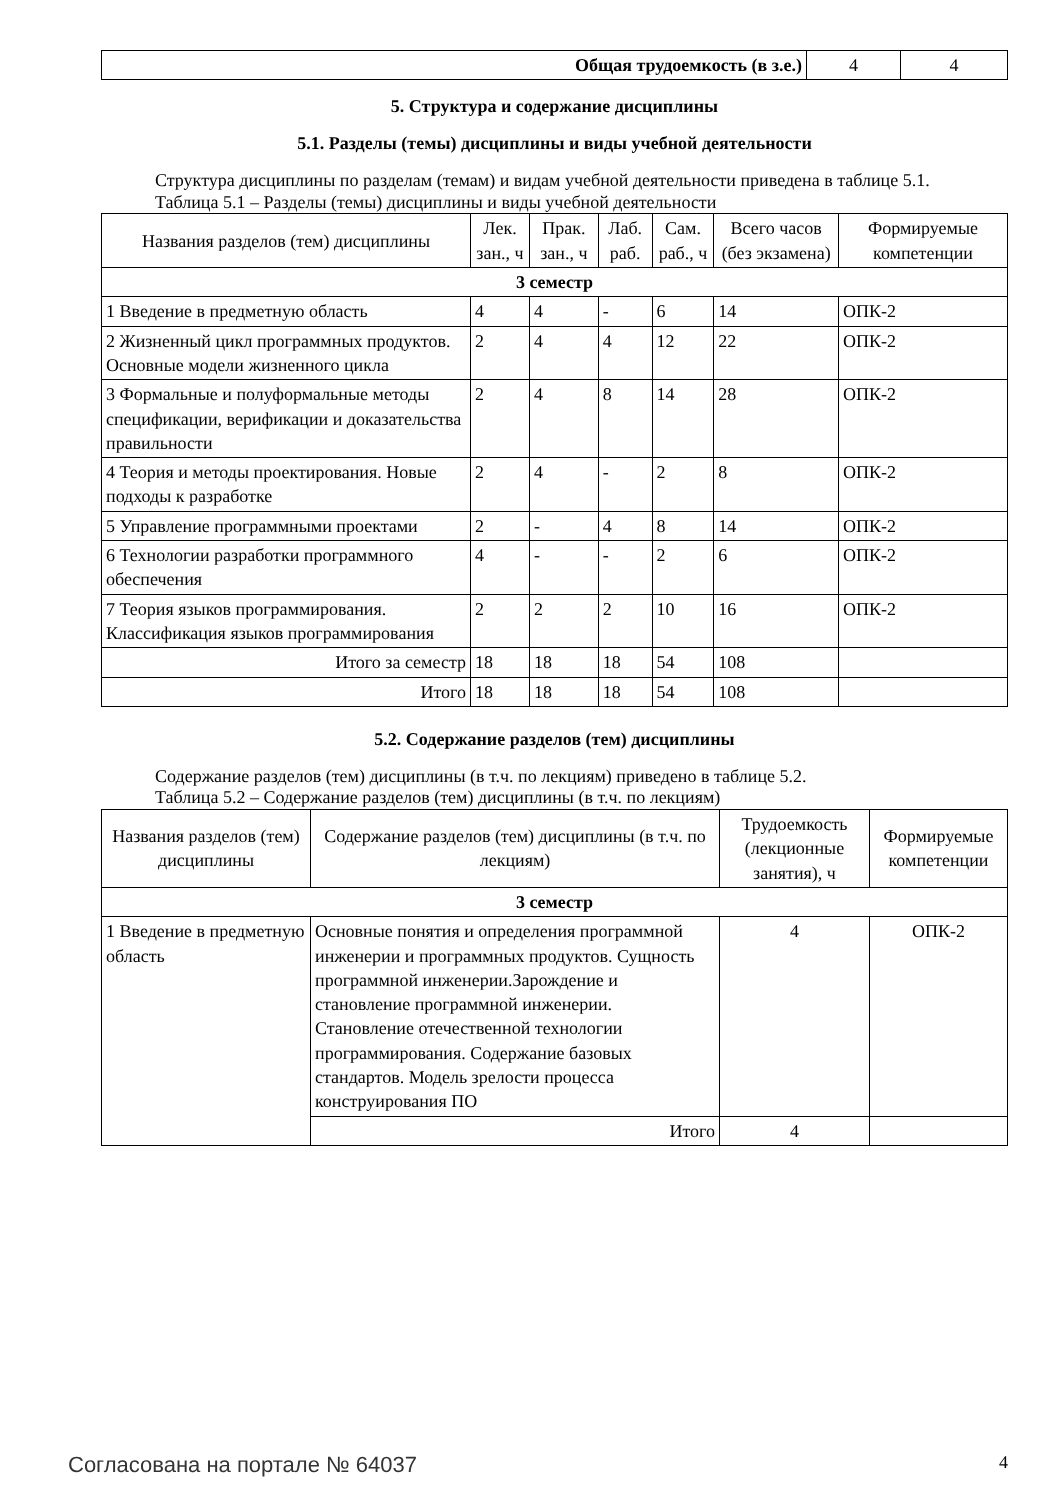| Общая трудоемкость (в з.е.) | 4 | 4 |
5. Структура и содержание дисциплины
5.1. Разделы (темы) дисциплины и виды учебной деятельности
Структура дисциплины по разделам (темам) и видам учебной деятельности приведена в таблице 5.1.
Таблица 5.1 – Разделы (темы) дисциплины и виды учебной деятельности
| Названия разделов (тем) дисциплины | Лек. зан., ч | Прак. зан., ч | Лаб. раб. | Сам. раб., ч | Всего часов (без экзамена) | Формируемые компетенции |
| --- | --- | --- | --- | --- | --- | --- |
| 3 семестр | | | | | | |
| 1 Введение в предметную область | 4 | 4 | - | 6 | 14 | ОПК-2 |
| 2 Жизненный цикл программных продуктов. Основные модели жизненного цикла | 2 | 4 | 4 | 12 | 22 | ОПК-2 |
| 3 Формальные и полуформальные методы спецификации, верификации и доказательства правильности | 2 | 4 | 8 | 14 | 28 | ОПК-2 |
| 4 Теория и методы проектирования. Новые подходы к разработке | 2 | 4 | - | 2 | 8 | ОПК-2 |
| 5 Управление программными проектами | 2 | - | 4 | 8 | 14 | ОПК-2 |
| 6 Технологии разработки программного обеспечения | 4 | - | - | 2 | 6 | ОПК-2 |
| 7 Теория языков программирования. Классификация языков программирования | 2 | 2 | 2 | 10 | 16 | ОПК-2 |
| Итого за семестр | 18 | 18 | 18 | 54 | 108 | |
| Итого | 18 | 18 | 18 | 54 | 108 | |
5.2. Содержание разделов (тем) дисциплины
Содержание разделов (тем) дисциплины (в т.ч. по лекциям) приведено в таблице 5.2.
Таблица 5.2 – Содержание разделов (тем) дисциплины (в т.ч. по лекциям)
| Названия разделов (тем) дисциплины | Содержание разделов (тем) дисциплины (в т.ч. по лекциям) | Трудоемкость (лекционные занятия), ч | Формируемые компетенции |
| --- | --- | --- | --- |
| 3 семестр | | | |
| 1 Введение в предметную область | Основные понятия и определения программной инженерии и программных продуктов. Сущность программной инженерии.Зарождение и становление программной инженерии. Становление отечественной технологии программирования. Содержание базовых стандартов. Модель зрелости процесса конструирования ПО | 4 | ОПК-2 |
| | Итого | 4 | |
Согласована на портале № 64037 4